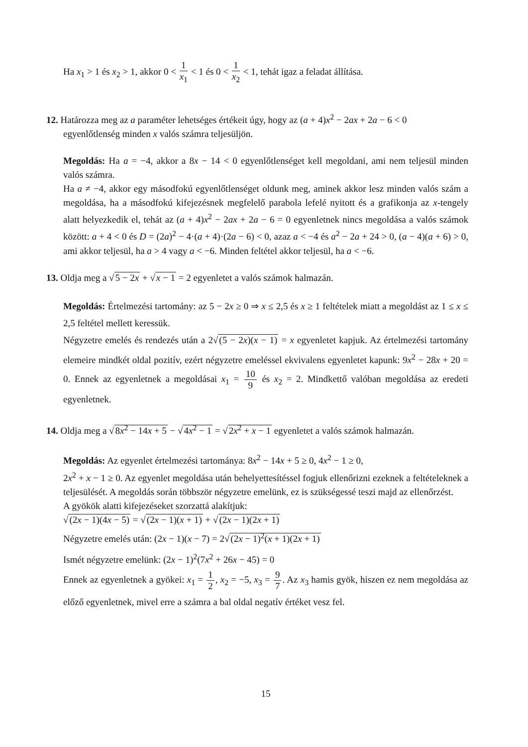Ha x<sub>1</sub> > 1 és x<sub>2</sub> > 1, akkor 0 < 1 x<sub>1</sub> < 1 és 0 < 1 x<sub>2</sub> < 1, tehát igaz a feladat állítása.
12. Határozza meg az a paraméter lehetséges értékeit úgy, hogy az (a + 4)x<sup>2</sup> − 2ax + 2a − 6 < 0
egyenlőtlenség minden x valós számra teljesüljön.
Megoldás: Ha a = −4, akkor a 8x − 14 < 0 egyenlőtlenséget kell megoldani, ami nem teljesül minden valós számra.
Ha a ≠ −4, akkor egy másodfokú egyenlőtlenséget oldunk meg, aminek akkor lesz minden valós szám a megoldása, ha a másodfokú kifejezésnek megfelelő parabola lefelé nyitott és a grafikonja az x-tengely alatt helyezkedik el, tehát az (a + 4)x<sup>2</sup> − 2ax + 2a − 6 = 0 egyenletnek nincs megoldása a valós számok között: a + 4 < 0 és D = (2a)<sup>2</sup> − 4·(a + 4)·(2a − 6) < 0, azaz a < −4 és a<sup>2</sup> − 2a + 24 > 0, (a − 4)(a + 6) > 0, ami akkor teljesül, ha a > 4 vagy a < −6. Minden feltétel akkor teljesül, ha a < −6.
13. Oldja meg a √5 − 2x + √x − 1 = 2 egyenletet a valós számok halmazán.
Megoldás: Értelmezési tartomány: az 5 − 2x ≥ 0 ⇒ x ≤ 2,5 és x ≥ 1 feltételek miatt a megoldást az 1 ≤ x ≤ 2,5 feltétel mellett keressük.
Négyzetre emelés és rendezés után a 2√(5 − 2x)(x − 1) = x egyenletet kapjuk. Az értelmezési tartomány elemeire mindkét oldal pozitív, ezért négyzetre emeléssel ekvivalens egyenletet kapunk: 9x<sup>2</sup> − 28x + 20 = 0. Ennek az egyenletnek a megoldásai x<sub>1</sub> = 10 9 és x<sub>2</sub> = 2. Mindkettő valóban megoldása az eredeti egyenletnek.
14. Oldja meg a √8x<sup>2</sup> − 14x + 5 − √4x<sup>2</sup> − 1 = √2x<sup>2</sup> + x − 1 egyenletet a valós számok halmazán.
Megoldás: Az egyenlet értelmezési tartománya: 8x<sup>2</sup> − 14x + 5 ≥ 0, 4x<sup>2</sup> − 1 ≥ 0,
2x<sup>2</sup> + x − 1 ≥ 0. Az egyenlet megoldása után behelyettesítéssel fogjuk ellenőrizni ezeknek a feltételeknek a teljesülését. A megoldás során többször négyzetre emelünk, ez is szükségessé teszi majd az ellenőrzést.
A gyökök alatti kifejezéseket szorzattá alakítjuk:
√(2x − 1)(4x − 5) = √(2x − 1)(x + 1) + √(2x − 1)(2x + 1)
Négyzetre emelés után: (2x − 1)(x − 7) = 2√(2x − 1)<sup>2</sup>(x + 1)(2x + 1)
Ismét négyzetre emelünk: (2x − 1)<sup>2</sup>(7x<sup>2</sup> + 26x − 45) = 0
Ennek az egyenletnek a gyökei: x<sub>1</sub> = 1 2, x<sub>2</sub> = −5, x<sub>3</sub> = 9 7. Az x<sub>3</sub> hamis gyök, hiszen ez nem megoldása az előző egyenletnek, mivel erre a számra a bal oldal negatív értéket vesz fel.
15